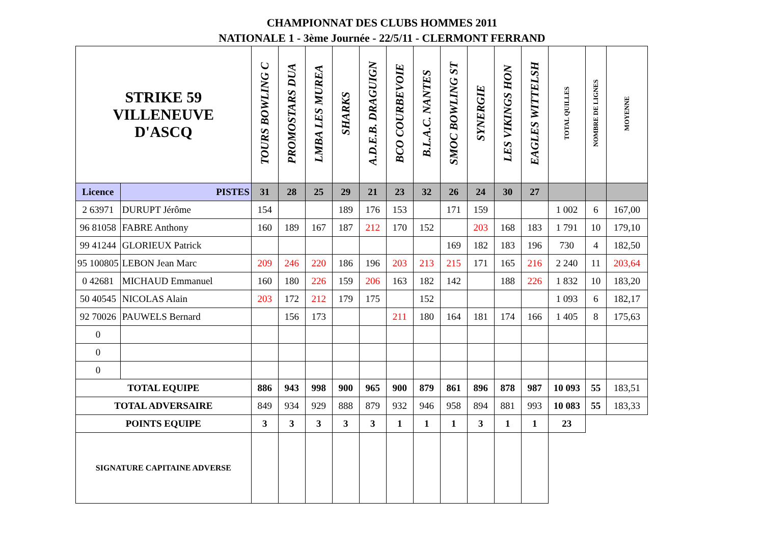CHAMPIONNAT DES CLUBS HOMMES 2011
NATIONALE 1 - 3ème Journée - 22/5/11 - CLERMONT FERRAND
| STRIKE 59 VILLENEUVE D'ASCQ | | TOURS BOWLING C | PROMOSTARS DUA | LMBA LES MUREA | SHARKS | A.D.E.B. DRAGUIGN | BCO COURBEVOIE | B.L.A.C. NANTES | SMOC BOWLING ST | SYNERGIE | LES VIKINGS HON | EAGLES WITTELSH | TOTAL QUILLES | NOMBRE DE LIGNES | MOYENNE |
| --- | --- | --- | --- | --- | --- | --- | --- | --- | --- | --- | --- | --- | --- | --- | --- |
| Licence | PISTES | 31 | 28 | 25 | 29 | 21 | 23 | 32 | 26 | 24 | 30 | 27 | | | |
| 2 63971 | DURUPT Jérôme | 154 | | | 189 | 176 | 153 | | 171 | 159 | | | 1 002 | 6 | 167,00 |
| 96 81058 | FABRE Anthony | 160 | 189 | 167 | 187 | 212 | 170 | 152 | | 203 | 168 | 183 | 1 791 | 10 | 179,10 |
| 99 41244 | GLORIEUX Patrick | | | | | | | | 169 | 182 | 183 | 196 | 730 | 4 | 182,50 |
| 95 100805 | LEBON Jean Marc | 209 | 246 | 220 | 186 | 196 | 203 | 213 | 215 | 171 | 165 | 216 | 2 240 | 11 | 203,64 |
| 0 42681 | MICHAUD Emmanuel | 160 | 180 | 226 | 159 | 206 | 163 | 182 | 142 | | 188 | 226 | 1 832 | 10 | 183,20 |
| 50 40545 | NICOLAS Alain | 203 | 172 | 212 | 179 | 175 | | 152 | | | | | 1 093 | 6 | 182,17 |
| 92 70026 | PAUWELS Bernard | | 156 | 173 | | | 211 | 180 | 164 | 181 | 174 | 166 | 1 405 | 8 | 175,63 |
| 0 | | | | | | | | | | | | | | | |
| 0 | | | | | | | | | | | | | | | |
| 0 | | | | | | | | | | | | | | | |
| TOTAL EQUIPE | | 886 | 943 | 998 | 900 | 965 | 900 | 879 | 861 | 896 | 878 | 987 | 10 093 | 55 | 183,51 |
| TOTAL ADVERSAIRE | | 849 | 934 | 929 | 888 | 879 | 932 | 946 | 958 | 894 | 881 | 993 | 10 083 | 55 | 183,33 |
| POINTS EQUIPE | | 3 | 3 | 3 | 3 | 3 | 1 | 1 | 1 | 3 | 1 | 1 | 23 | | |
| SIGNATURE CAPITAINE ADVERSE | | | | | | | | | | | | | | | |